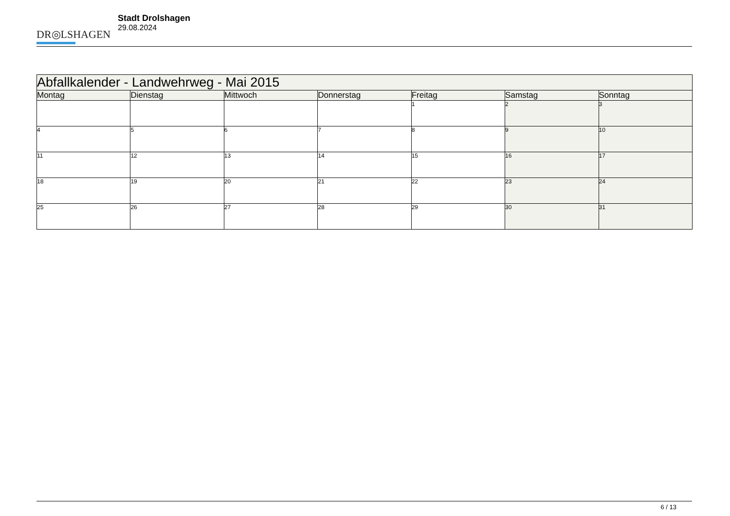DR◎LSHAGEN
Stadt Drolshagen
29.08.2024
| Abfallkalender - Landwehrweg - Mai 2015 | | | | | | |
| --- | --- | --- | --- | --- | --- | --- |
| Montag | Dienstag | Mittwoch | Donnerstag | Freitag | Samstag | Sonntag |
| | | | | 1 | 2 | 3 |
| 4 | 5 | 6 | 7 | 8 | 9 | 10 |
| 11 | 12 | 13 | 14 | 15 | 16 | 17 |
| 18 | 19 | 20 | 21 | 22 | 23 | 24 |
| 25 | 26 | 27 | 28 | 29 | 30 | 31 |
6 / 13